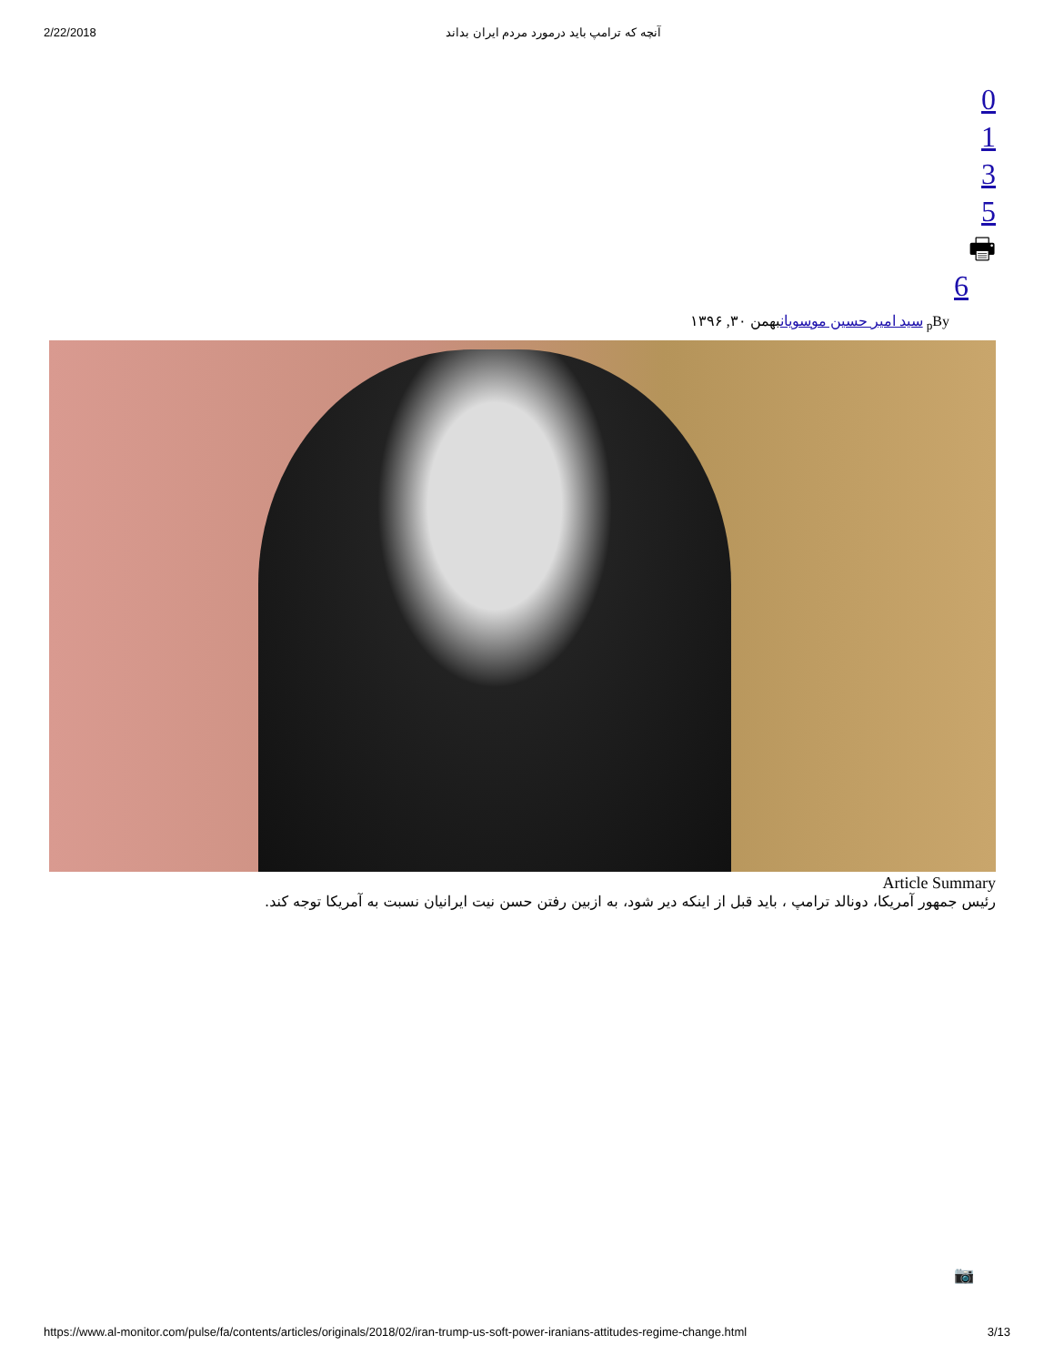2/22/2018 آنچه که ترامپ باید درمورد مردم ایران بداند
0135
🖶
6
<sub>p</sub>By سید امیر حسین موسویانبهمن ۳۰, ۱۳۹۶
Article Summary
رئیس جمهور آمریکا، دونالد ترامپ ، باید قبل از اینکه دیر شود، به ازبین رفتن حسن نیت ایرانیان نسبت به آمریکا توجه کند.
📷
https://www.al-monitor.com/pulse/fa/contents/articles/originals/2018/02/iran-trump-us-soft-power-iranians-attitudes-regime-change.html 3/13